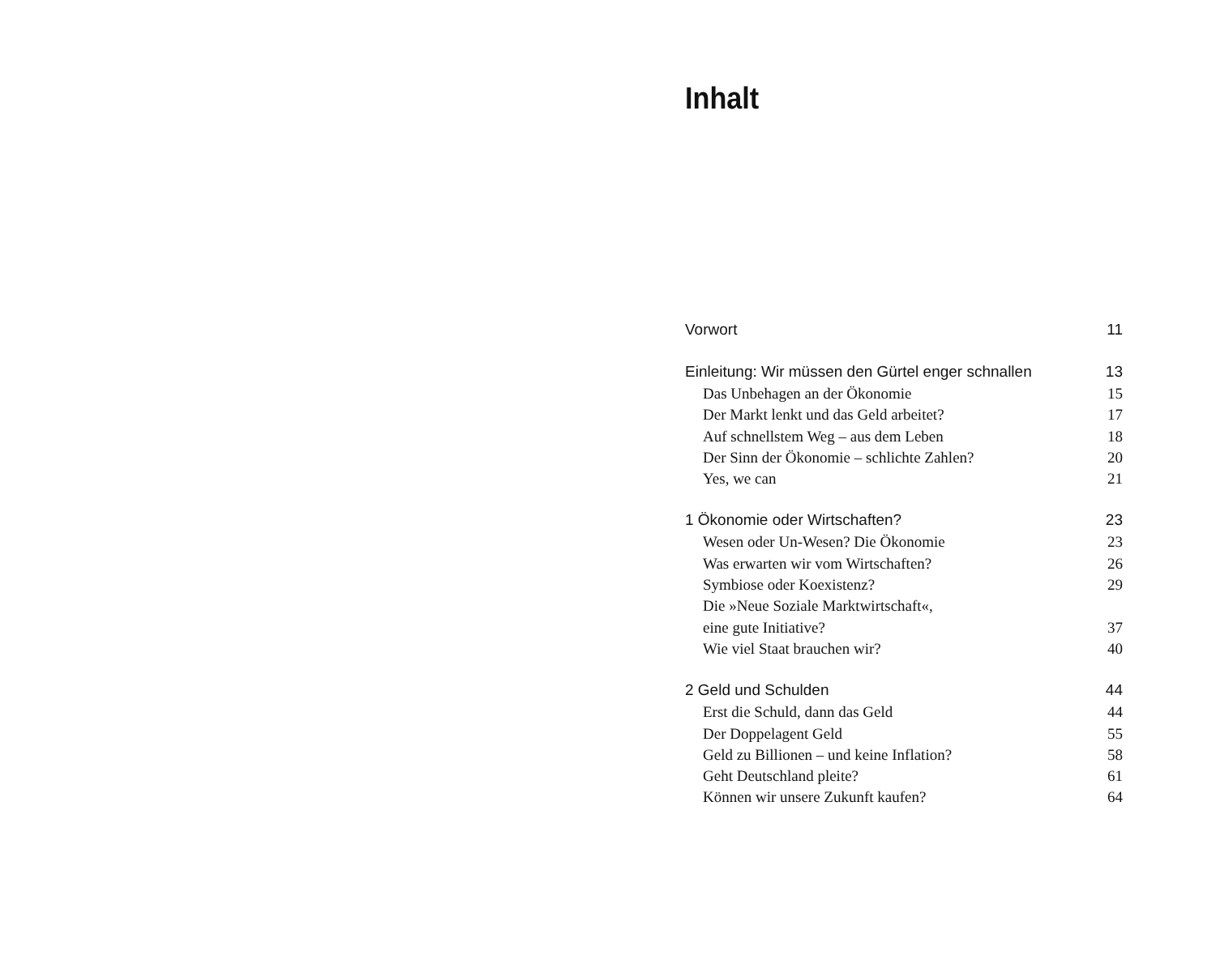Inhalt
Vorwort 11
Einleitung: Wir müssen den Gürtel enger schnallen 13
Das Unbehagen an der Ökonomie 15
Der Markt lenkt und das Geld arbeitet? 17
Auf schnellstem Weg – aus dem Leben 18
Der Sinn der Ökonomie – schlichte Zahlen? 20
Yes, we can 21
1 Ökonomie oder Wirtschaften? 23
Wesen oder Un-Wesen? Die Ökonomie 23
Was erwarten wir vom Wirtschaften? 26
Symbiose oder Koexistenz? 29
Die »Neue Soziale Marktwirtschaft«,
eine gute Initiative? 37
Wie viel Staat brauchen wir? 40
2 Geld und Schulden 44
Erst die Schuld, dann das Geld 44
Der Doppelagent Geld 55
Geld zu Billionen – und keine Inflation? 58
Geht Deutschland pleite? 61
Können wir unsere Zukunft kaufen? 64